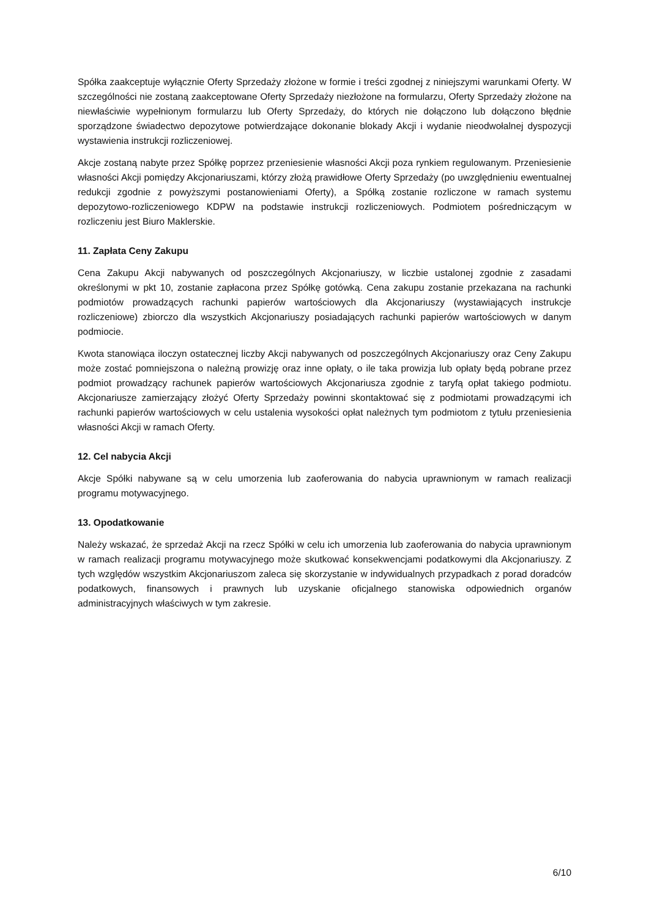Spółka zaakceptuje wyłącznie Oferty Sprzedaży złożone w formie i treści zgodnej z niniejszymi warunkami Oferty. W szczególności nie zostaną zaakceptowane Oferty Sprzedaży niezłożone na formularzu, Oferty Sprzedaży złożone na niewłaściwie wypełnionym formularzu lub Oferty Sprzedaży, do których nie dołączono lub dołączono błędnie sporządzone świadectwo depozytowe potwierdzające dokonanie blokady Akcji i wydanie nieodwołalnej dyspozycji wystawienia instrukcji rozliczeniowej.
Akcje zostaną nabyte przez Spółkę poprzez przeniesienie własności Akcji poza rynkiem regulowanym. Przeniesienie własności Akcji pomiędzy Akcjonariuszami, którzy złożą prawidłowe Oferty Sprzedaży (po uwzględnieniu ewentualnej redukcji zgodnie z powyższymi postanowieniami Oferty), a Spółką zostanie rozliczone w ramach systemu depozytowo-rozliczeniowego KDPW na podstawie instrukcji rozliczeniowych. Podmiotem pośredniczącym w rozliczeniu jest Biuro Maklerskie.
11. Zapłata Ceny Zakupu
Cena Zakupu Akcji nabywanych od poszczególnych Akcjonariuszy, w liczbie ustalonej zgodnie z zasadami określonymi w pkt 10, zostanie zapłacona przez Spółkę gotówką. Cena zakupu zostanie przekazana na rachunki podmiotów prowadzących rachunki papierów wartościowych dla Akcjonariuszy (wystawiających instrukcje rozliczeniowe) zbiorczo dla wszystkich Akcjonariuszy posiadających rachunki papierów wartościowych w danym podmiocie.
Kwota stanowiąca iloczyn ostatecznej liczby Akcji nabywanych od poszczególnych Akcjonariuszy oraz Ceny Zakupu może zostać pomniejszona o należną prowizję oraz inne opłaty, o ile taka prowizja lub opłaty będą pobrane przez podmiot prowadzący rachunek papierów wartościowych Akcjonariusza zgodnie z taryfą opłat takiego podmiotu. Akcjonariusze zamierzający złożyć Oferty Sprzedaży powinni skontaktować się z podmiotami prowadzącymi ich rachunki papierów wartościowych w celu ustalenia wysokości opłat należnych tym podmiotom z tytułu przeniesienia własności Akcji w ramach Oferty.
12. Cel nabycia Akcji
Akcje Spółki nabywane są w celu umorzenia lub zaoferowania do nabycia uprawnionym w ramach realizacji programu motywacyjnego.
13. Opodatkowanie
Należy wskazać, że sprzedaż Akcji na rzecz Spółki w celu ich umorzenia lub zaoferowania do nabycia uprawnionym w ramach realizacji programu motywacyjnego może skutkować konsekwencjami podatkowymi dla Akcjonariuszy. Z tych względów wszystkim Akcjonariuszom zaleca się skorzystanie w indywidualnych przypadkach z porad doradców podatkowych, finansowych i prawnych lub uzyskanie oficjalnego stanowiska odpowiednich organów administracyjnych właściwych w tym zakresie.
6/10